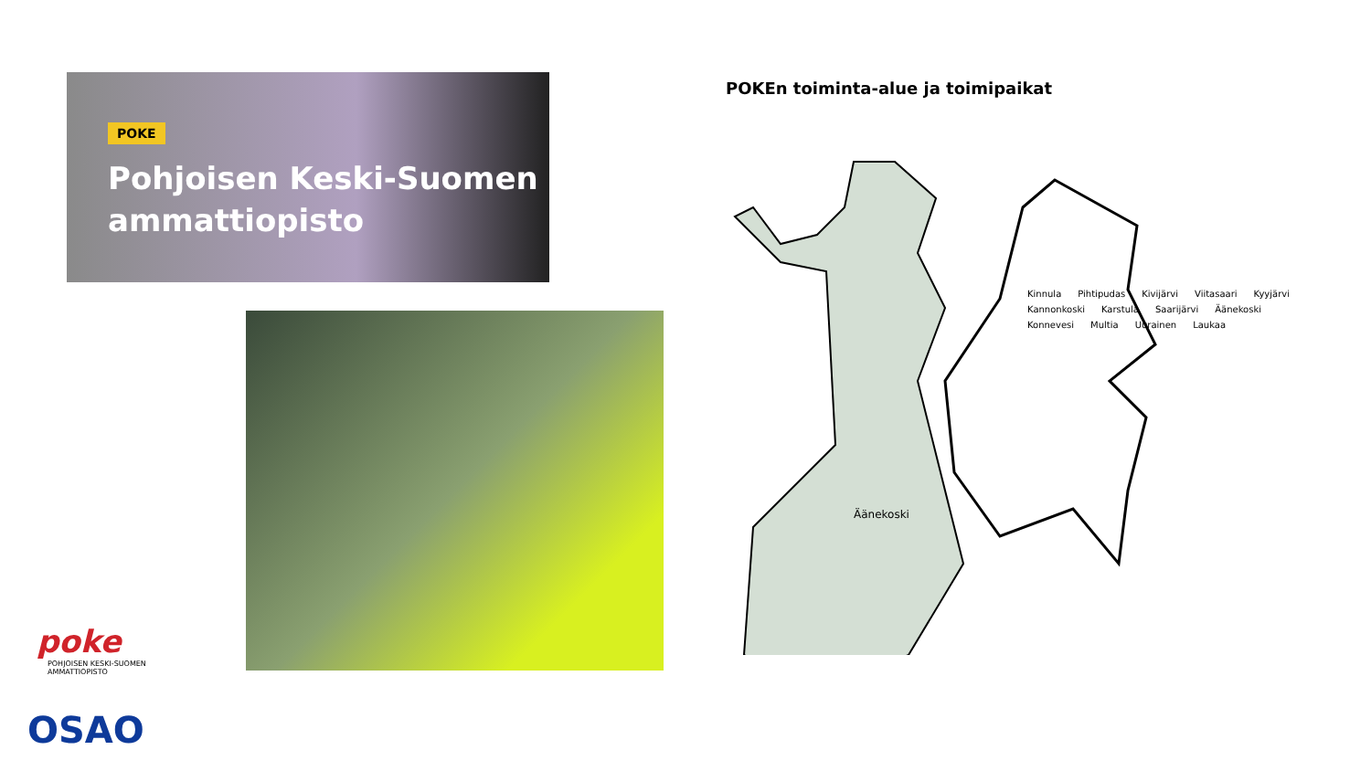POKE
Pohjoisen Keski-Suomen ammattiopisto
POKEn toiminta-alue ja toimipaikat
Äänekoski
Kinnula Pihtipudas Kivijärvi Viitasaari Kyyjärvi Kannonkoski Karstula Saarijärvi Äänekoski Konnevesi Multia Uurainen Laukaa
poke
POHJOISEN KESKI-SUOMEN
AMMATTIOPISTO
OSAO